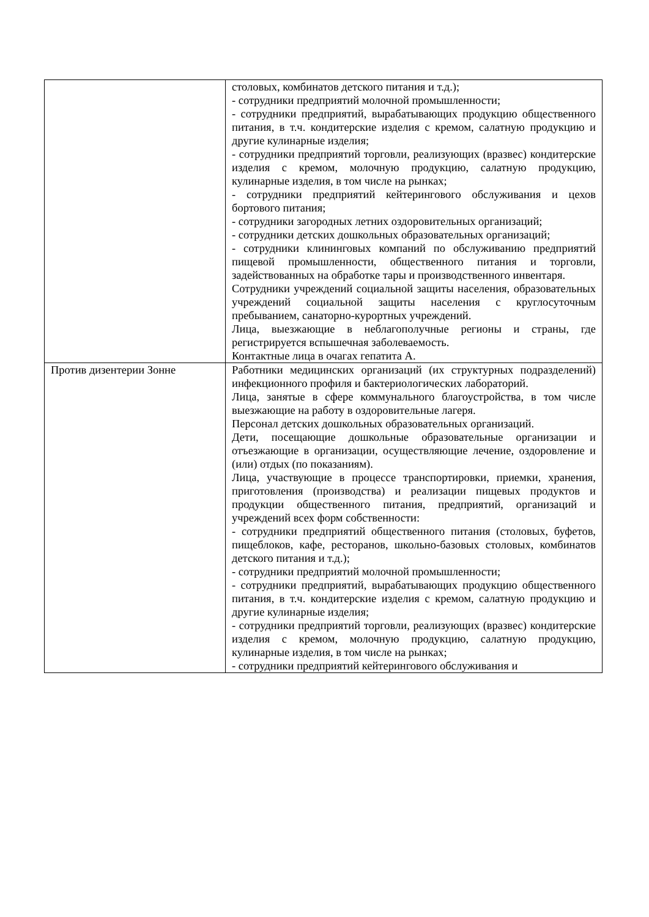| | столовых, комбинатов детского питания и т.д.); - сотрудники предприятий молочной промышленности; - сотрудники предприятий, вырабатывающих продукцию общественного питания, в т.ч. кондитерские изделия с кремом, салатную продукцию и другие кулинарные изделия; - сотрудники предприятий торговли, реализующих (вразвес) кондитерские изделия с кремом, молочную продукцию, салатную продукцию, кулинарные изделия, в том числе на рынках; - сотрудники предприятий кейтерингового обслуживания и цехов бортового питания; - сотрудники загородных летних оздоровительных организаций; - сотрудники детских дошкольных образовательных организаций; - сотрудники клининговых компаний по обслуживанию предприятий пищевой промышленности, общественного питания и торговли, задействованных на обработке тары и производственного инвентаря. Сотрудники учреждений социальной защиты населения, образовательных учреждений социальной защиты населения с круглосуточным пребыванием, санаторно-курортных учреждений. Лица, выезжающие в неблагополучные регионы и страны, где регистрируется вспышечная заболеваемость. Контактные лица в очагах гепатита А. |
| Против дизентерии Зонне | Работники медицинских организаций (их структурных подразделений) инфекционного профиля и бактериологических лабораторий. Лица, занятые в сфере коммунального благоустройства, в том числе выезжающие на работу в оздоровительные лагеря. Персонал детских дошкольных образовательных организаций. Дети, посещающие дошкольные образовательные организации и отъезжающие в организации, осуществляющие лечение, оздоровление и (или) отдых (по показаниям). Лица, участвующие в процессе транспортировки, приемки, хранения, приготовления (производства) и реализации пищевых продуктов и продукции общественного питания, предприятий, организаций и учреждений всех форм собственности: - сотрудники предприятий общественного питания (столовых, буфетов, пищеблоков, кафе, ресторанов, школьно-базовых столовых, комбинатов детского питания и т.д.); - сотрудники предприятий молочной промышленности; - сотрудники предприятий, вырабатывающих продукцию общественного питания, в т.ч. кондитерские изделия с кремом, салатную продукцию и другие кулинарные изделия; - сотрудники предприятий торговли, реализующих (вразвес) кондитерские изделия с кремом, молочную продукцию, салатную продукцию, кулинарные изделия, в том числе на рынках; - сотрудники предприятий кейтерингового обслуживания и |